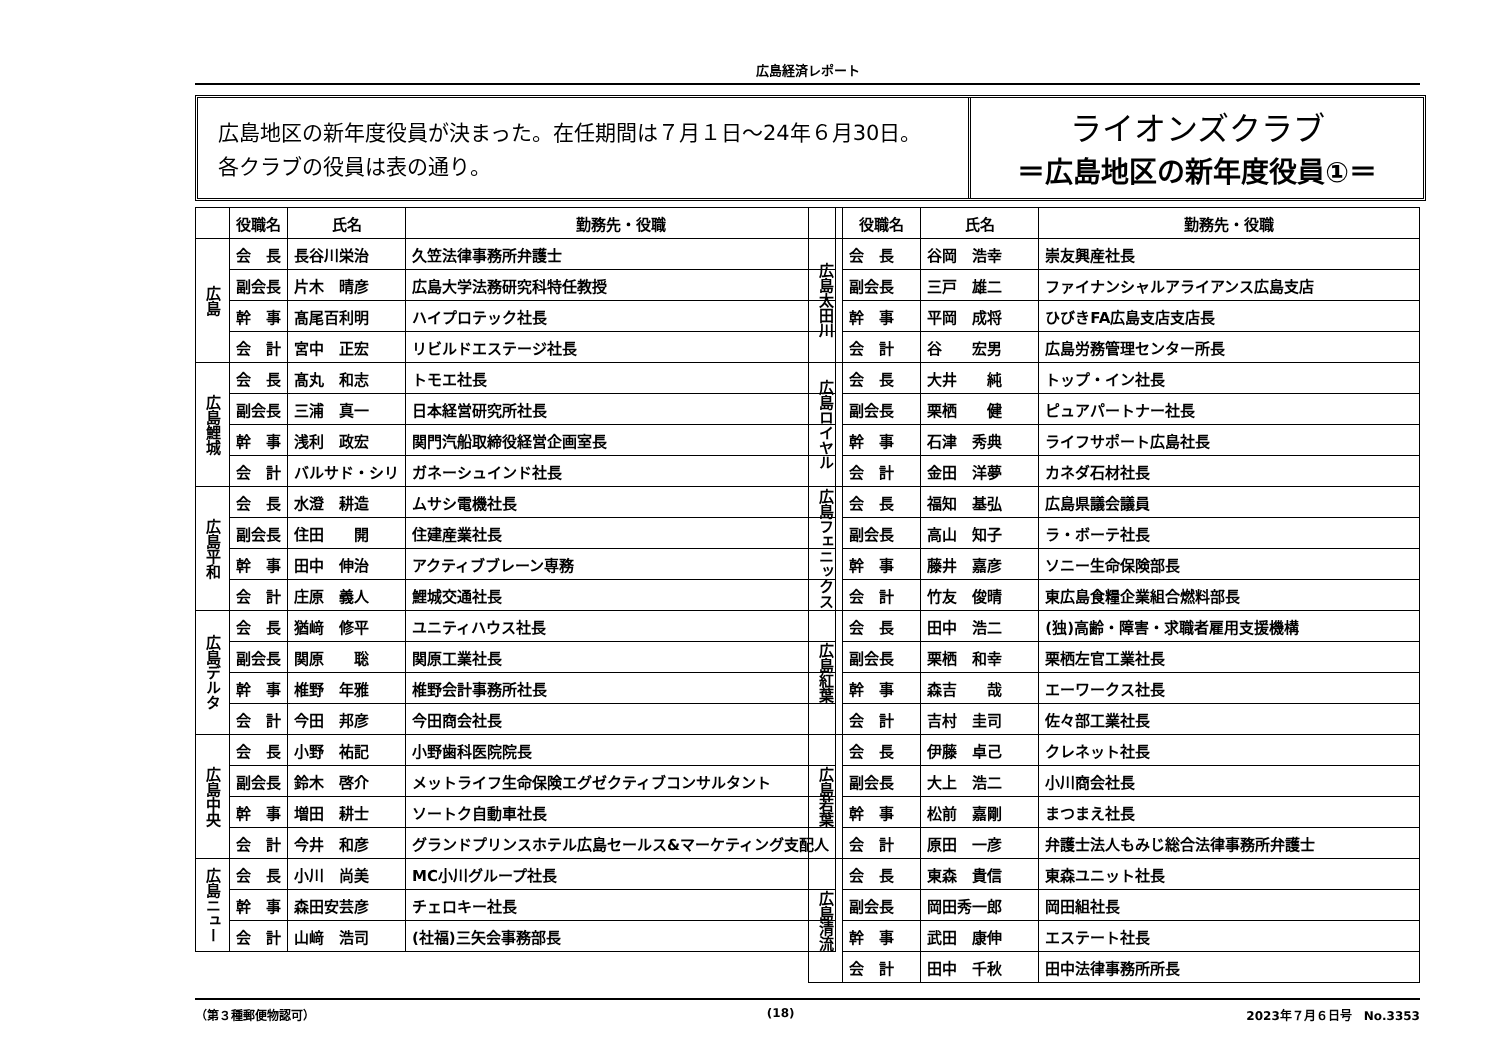広島経済レポート
広島地区の新年度役員が決まった。在任期間は７月１日～24年６月30日。
各クラブの役員は表の通り。
ライオンズクラブ
＝広島地区の新年度役員①＝
| | 役職名 | 氏名 | 勤務先・役職 |
| --- | --- | --- | --- |
| 広島 | 会 長 | 長谷川栄治 | 久笠法律事務所弁護士 |
| | 副会長 | 片木 晴彦 | 広島大学法務研究科特任教授 |
| | 幹 事 | 髙尾百利明 | ハイプロテック社長 |
| | 会 計 | 宮中 正宏 | リビルドエステージ社長 |
| 広島鯉城 | 会 長 | 髙丸 和志 | トモエ社長 |
| | 副会長 | 三浦 真一 | 日本経営研究所社長 |
| | 幹 事 | 浅利 政宏 | 関門汽船取締役経営企画室長 |
| | 会 計 | バルサド・シリ | ガネーシュインド社長 |
| 広島平和 | 会 長 | 水澄 耕造 | ムサシ電機社長 |
| | 副会長 | 住田 開 | 住建産業社長 |
| | 幹 事 | 田中 伸治 | アクティブブレーン専務 |
| | 会 計 | 庄原 義人 | 鯉城交通社長 |
| 広島デルタ | 会 長 | 猶﨑 修平 | ユニティハウス社長 |
| | 副会長 | 関原 聡 | 関原工業社長 |
| | 幹 事 | 椎野 年雅 | 椎野会計事務所社長 |
| | 会 計 | 今田 邦彦 | 今田商会社長 |
| 広島中央 | 会 長 | 小野 祐記 | 小野歯科医院院長 |
| | 副会長 | 鈴木 啓介 | メットライフ生命保険エグゼクティブコンサルタント |
| | 幹 事 | 増田 耕士 | ソートク自動車社長 |
| | 会 計 | 今井 和彦 | グランドプリンスホテル広島セールス&マーケティング支配人 |
| 広島ニュー | 会 長 | 小川 尚美 | MC小川グループ社長 |
| | 幹 事 | 森田安芸彦 | チェロキー社長 |
| | 会 計 | 山﨑 浩司 | (社福)三矢会事務部長 |
| | 役職名 | 氏名 | 勤務先・役職 |
| --- | --- | --- | --- |
| 広島太田川 | 会 長 | 谷岡 浩幸 | 崇友興産社長 |
| | 副会長 | 三戸 雄二 | ファイナンシャルアライアンス広島支店 |
| | 幹 事 | 平岡 成将 | ひびきFA広島支店支店長 |
| | 会 計 | 谷 宏男 | 広島労務管理センター所長 |
| 広島ロイヤル | 会 長 | 大井 純 | トップ・イン社長 |
| | 副会長 | 栗栖 健 | ピュアパートナー社長 |
| | 幹 事 | 石津 秀典 | ライフサポート広島社長 |
| | 会 計 | 金田 洋夢 | カネダ石材社長 |
| 広島フェニックス | 会 長 | 福知 基弘 | 広島県議会議員 |
| | 副会長 | 高山 知子 | ラ・ボーテ社長 |
| | 幹 事 | 藤井 嘉彦 | ソニー生命保険部長 |
| | 会 計 | 竹友 俊晴 | 東広島食糧企業組合燃料部長 |
| 広島紅葉 | 会 長 | 田中 浩二 | (独)高齢・障害・求職者雇用支援機構 |
| | 副会長 | 栗栖 和幸 | 栗栖左官工業社長 |
| | 幹 事 | 森吉 哉 | エーワークス社長 |
| | 会 計 | 吉村 圭司 | 佐々部工業社長 |
| 広島若葉 | 会 長 | 伊藤 卓己 | クレネット社長 |
| | 副会長 | 大上 浩二 | 小川商会社長 |
| | 幹 事 | 松前 嘉剛 | まつまえ社長 |
| | 会 計 | 原田 一彦 | 弁護士法人もみじ総合法律事務所弁護士 |
| 広島清流 | 会 長 | 東森 貴信 | 東森ユニット社長 |
| | 副会長 | 岡田秀一郎 | 岡田組社長 |
| | 幹 事 | 武田 康伸 | エステート社長 |
| | 会 計 | 田中 千秋 | 田中法律事務所所長 |
（第３種郵便物認可） (18) 2023年７月６日号　No.3353